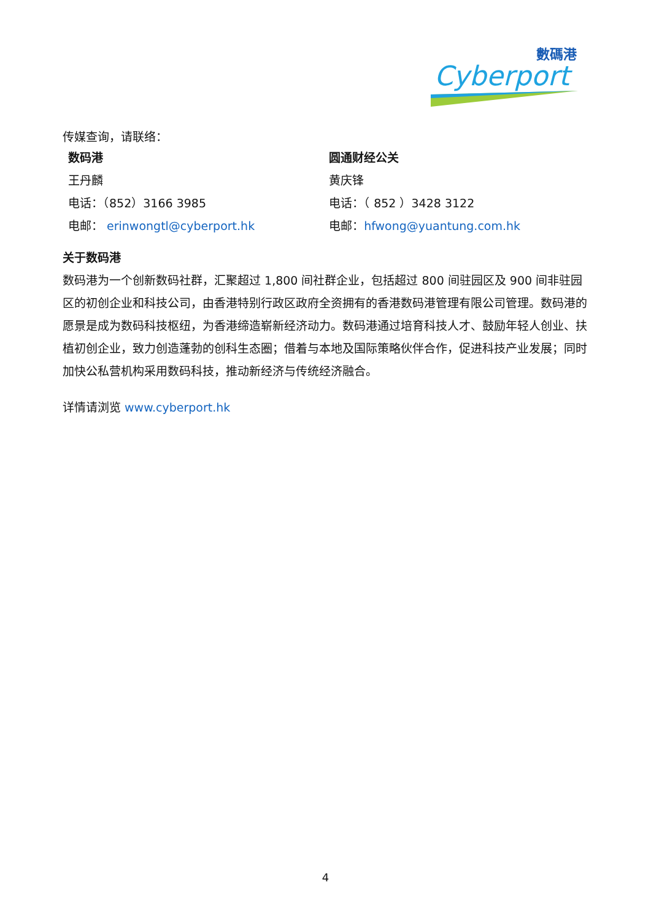數碼港
Cyberport
传媒查询，请联络：
| 数码港 | 圆通财经公关 |
| 王丹麟 | 黄庆锋 |
| 电话：（852）3166 3985 | 电话：（ 852 ）3428 3122 |
| 电邮： erinwongtl@cyberport.hk | 电邮： hfwong@yuantung.com.hk |
关于数码港
数码港为一个创新数码社群，汇聚超过 1,800 间社群企业，包括超过 800 间驻园区及 900 间非驻园区的初创企业和科技公司，由香港特别行政区政府全资拥有的香港数码港管理有限公司管理。数码港的愿景是成为数码科技枢纽，为香港缔造崭新经济动力。数码港通过培育科技人才、鼓励年轻人创业、扶植初创企业，致力创造蓬勃的创科生态圈；借着与本地及国际策略伙伴合作，促进科技产业发展；同时加快公私营机构采用数码科技，推动新经济与传统经济融合。
详情请浏览 www.cyberport.hk
4